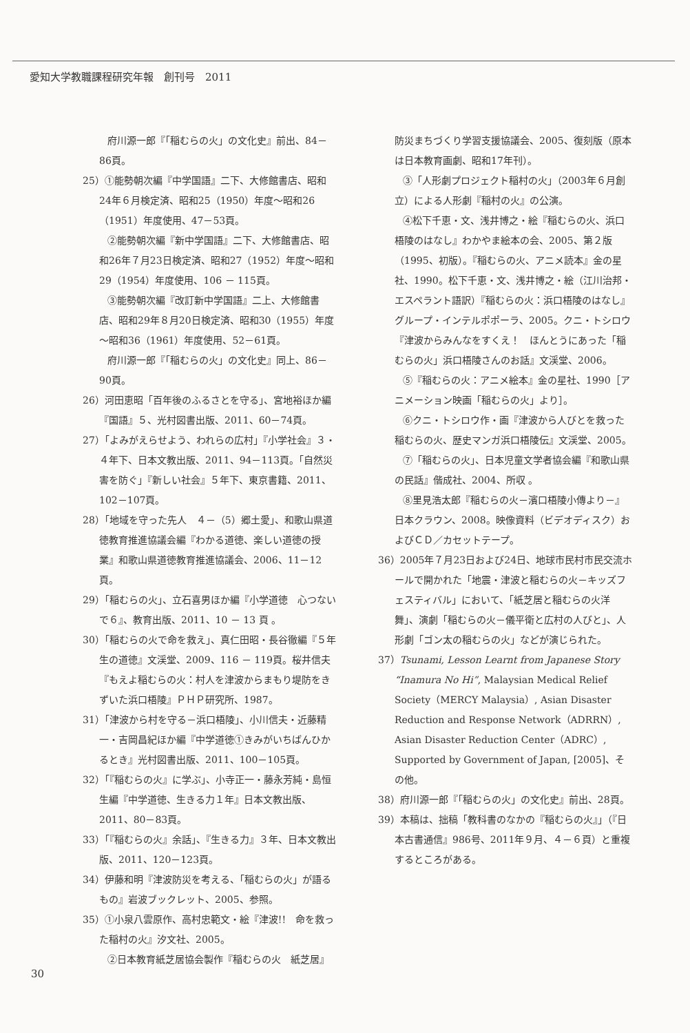愛知大学教職課程研究年報　創刊号　2011
府川源一郎『「稲むらの火」の文化史』前出、84－86頁。
25）①能勢朝次編『中学国語』二下、大修館書店、昭和24年６月検定済、昭和25（1950）年度～昭和26（1951）年度使用、47－53頁。
②能勢朝次編『新中学国語』二下、大修館書店、昭和26年７月23日検定済、昭和27（1952）年度～昭和29（1954）年度使用、106 － 115頁。
③能勢朝次編『改訂新中学国語』二上、大修館書店、昭和29年８月20日検定済、昭和30（1955）年度～昭和36（1961）年度使用、52－61頁。
府川源一郎『「稲むらの火」の文化史』同上、86－90頁。
26）河田恵昭「百年後のふるさとを守る」、宮地裕ほか編『国語』５、光村図書出版、2011、60－74頁。
27）「よみがえらせよう、われらの広村」『小学社会』３・４年下、日本文教出版、2011、94－113頁。「自然災害を防ぐ」『新しい社会』５年下、東京書籍、2011、102－107頁。
28）「地域を守った先人　４－（5）郷土愛」、和歌山県道徳教育推進協議会編『わかる道徳、楽しい道徳の授業』和歌山県道徳教育推進協議会、2006、11－12頁。
29）「稲むらの火」、立石喜男ほか編『小学道徳　心つないで６』、教育出版、2011、10 － 13 頁 。
30）「稲むらの火で命を救え」、真仁田昭・長谷徹編『５年生の道徳』文渓堂、2009、116 － 119頁。桜井信夫『もえよ稲むらの火：村人を津波からまもり堤防をきずいた浜口梧陵』ＰＨＰ研究所、1987。
31）「津波から村を守る－浜口梧陵」、小川信夫・近藤精一・吉岡昌紀ほか編『中学道徳①きみがいちばんひかるとき』光村図書出版、2011、100－105頁。
32）「『稲むらの火』に学ぶ」、小寺正一・藤永芳純・島恒生編『中学道徳、生きる力１年』日本文教出版、2011、80－83頁。
33）「『稲むらの火』余話」、『生きる力』３年、日本文教出版、2011、120－123頁。
34）伊藤和明『津波防災を考える、「稲むらの火」が語るもの』岩波ブックレット、2005、参照。
35）①小泉八雲原作、高村忠範文・絵『津波!!　命を救った稲村の火』汐文社、2005。
②日本教育紙芝居協会製作『稲むらの火　紙芝居』
防災まちづくり学習支援協議会、2005、復刻版（原本は日本教育画劇、昭和17年刊）。
③「人形劇プロジェクト稲村の火」（2003年６月創立）による人形劇『稲村の火』の公演。
④松下千恵・文、浅井博之・絵『稲むらの火、浜口梧陵のはなし』わかやま絵本の会、2005、第２版（1995、初版）。『稲むらの火、アニメ読本』金の星社、1990。松下千恵・文、浅井博之・絵（江川治邦・エスペラント語訳）『稲むらの火：浜口梧陵のはなし』グループ・インテルポポーラ、2005。クニ・トシロウ『津波からみんなをすくえ！　ほんとうにあった「稲むらの火」浜口梧陵さんのお話』文渓堂、2006。
⑤『稲むらの火：アニメ絵本』金の星社、1990［アニメーション映画「稲むらの火」より］。
⑥クニ・トシロウ作・画『津波から人びとを救った稲むらの火、歴史マンガ浜口梧陵伝』文渓堂、2005。
⑦「稲むらの火」、日本児童文学者協会編『和歌山県の民話』偕成社、2004、所収 。
⑧里見浩太郎『稲むらの火－濱口梧陵小傳より－』日本クラウン、2008。映像資料（ビデオディスク）およびＣＤ／カセットテープ。
36）2005年７月23日および24日、地球市民村市民交流ホールで開かれた「地震・津波と稲むらの火－キッズフェスティバル」において、「紙芝居と稲むらの火洋舞」、演劇「稲むらの火－儀平衛と広村の人びと」、人形劇「ゴン太の稲むらの火」などが演じられた。
37）Tsunami, Lesson Learnt from Japanese Story “Inamura No Hi”, Malaysian Medical Relief Society（MERCY Malaysia）, Asian Disaster Reduction and Response Network（ADRRN）, Asian Disaster Reduction Center（ADRC）, Supported by Government of Japan, [2005]、その他。
38）府川源一郎『「稲むらの火」の文化史』前出、28頁。
39）本稿は、拙稿「教科書のなかの『稲むらの火』」（『日本古書通信』986号、2011年９月、４－６頁）と重複するところがある。
30